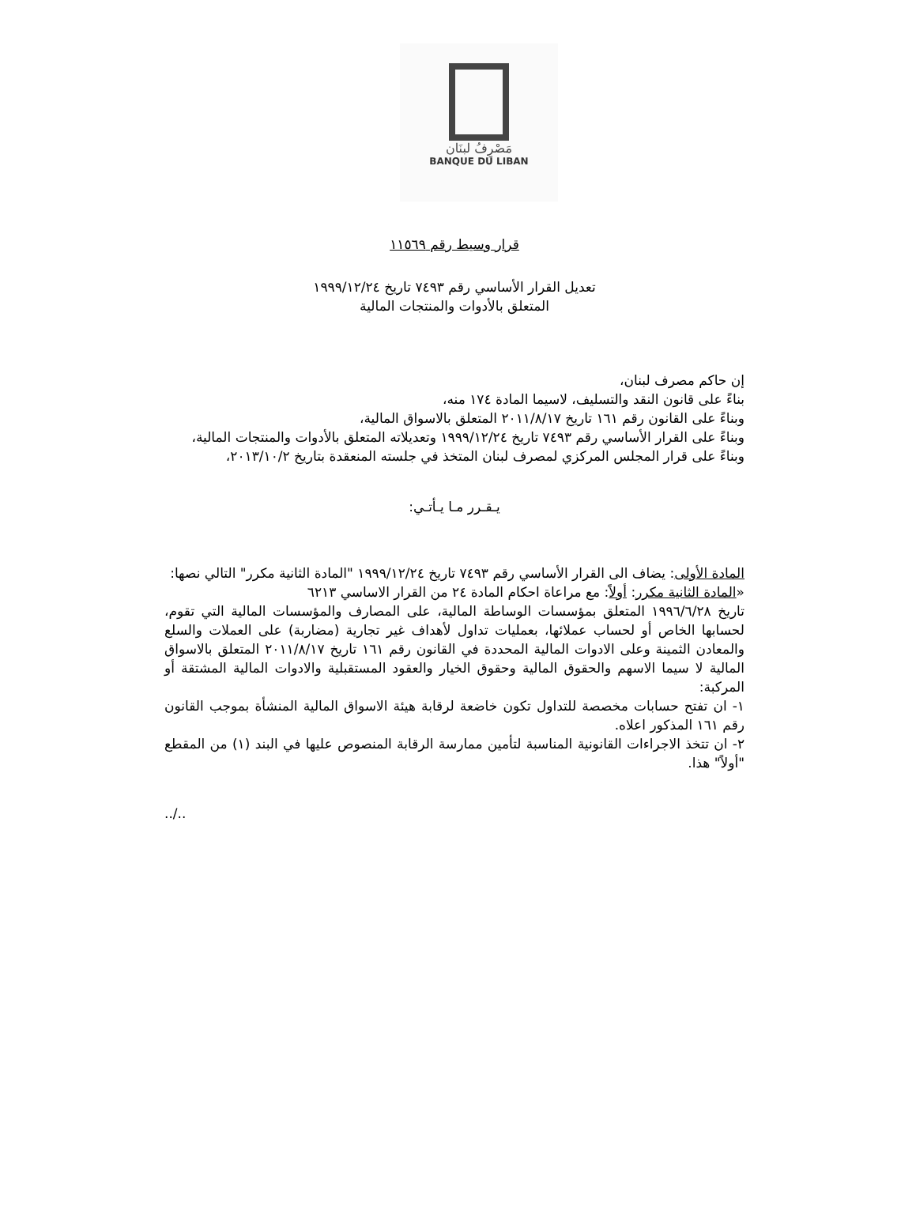مَصْرِفُ لبنَان
BANQUE DU LIBAN
قرار وسيط رقم ١١٥٦٩
تعديل القرار الأساسي رقم ٧٤٩٣ تاريخ ١٩٩٩/١٢/٢٤
المتعلق بالأدوات والمنتجات المالية
إن حاكم مصرف لبنان،
بناءً على قانون النقد والتسليف، لاسيما المادة ١٧٤ منه،
وبناءً على القانون رقم ١٦١ تاريخ ٢٠١١/٨/١٧ المتعلق بالاسواق المالية،
وبناءً على القرار الأساسي رقم ٧٤٩٣ تاريخ ١٩٩٩/١٢/٢٤ وتعديلاته المتعلق بالأدوات والمنتجات المالية،
وبناءً على قرار المجلس المركزي لمصرف لبنان المتخذ في جلسته المنعقدة بتاريخ ٢٠١٣/١٠/٢،
يـقـرر مـا يـأتـي:
المادة الأولى: يضاف الى القرار الأساسي رقم ٧٤٩٣ تاريخ ١٩٩٩/١٢/٢٤ "المادة الثانية مكرر" التالي نصها:
«المادة الثانية مكرر: أولاً: مع مراعاة احكام المادة ٢٤ من القرار الاساسي ٦٢١٣
تاريخ ١٩٩٦/٦/٢٨ المتعلق بمؤسسات الوساطة المالية، على المصارف والمؤسسات المالية التي تقوم، لحسابها الخاص أو لحساب عملائها، بعمليات تداول لأهداف غير تجارية (مضاربة) على العملات والسلع والمعادن الثمينة وعلى الادوات المالية المحددة في القانون رقم ١٦١ تاريخ ٢٠١١/٨/١٧ المتعلق بالاسواق المالية لا سيما الاسهم والحقوق المالية وحقوق الخيار والعقود المستقبلية والادوات المالية المشتقة أو المركبة:
١- ان تفتح حسابات مخصصة للتداول تكون خاضعة لرقابة هيئة الاسواق المالية المنشأة بموجب القانون رقم ١٦١ المذكور اعلاه.
٢- ان تتخذ الاجراءات القانونية المناسبة لتأمين ممارسة الرقابة المنصوص عليها في البند (١) من المقطع "أولاً" هذا.
../..